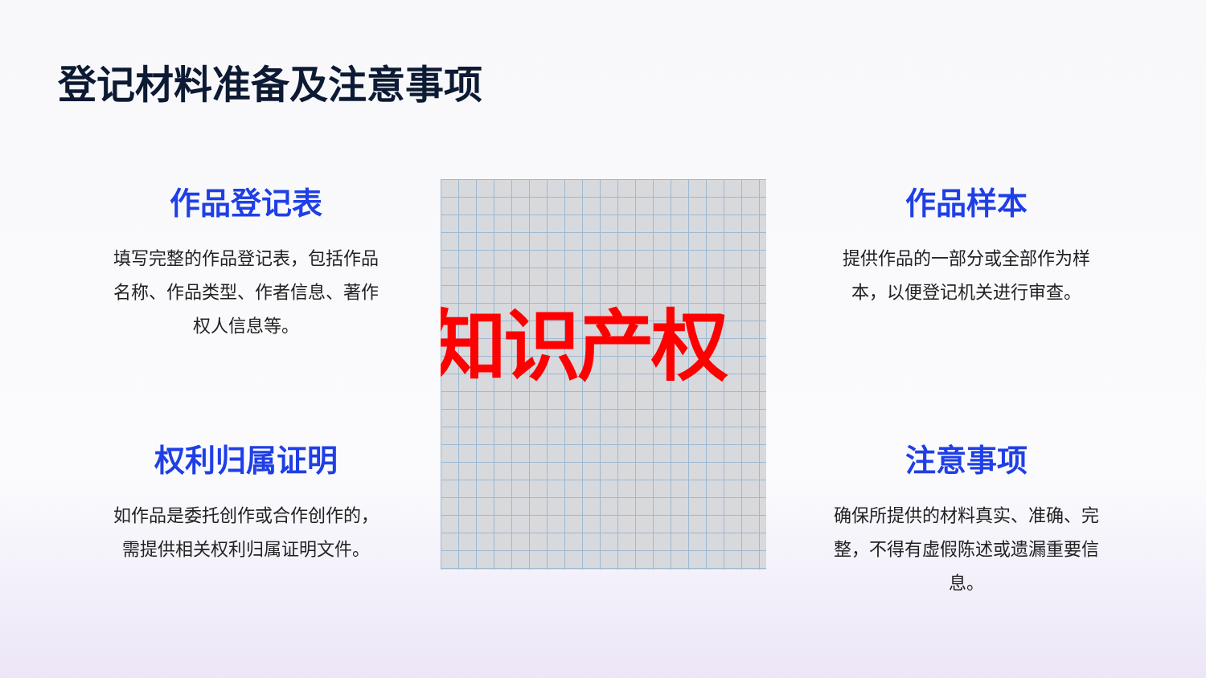登记材料准备及注意事项
作品登记表
填写完整的作品登记表，包括作品名称、作品类型、作者信息、著作权人信息等。
权利归属证明
如作品是委托创作或合作创作的，需提供相关权利归属证明文件。
知识产权
作品样本
提供作品的一部分或全部作为样本，以便登记机关进行审查。
注意事项
确保所提供的材料真实、准确、完整，不得有虚假陈述或遗漏重要信息。